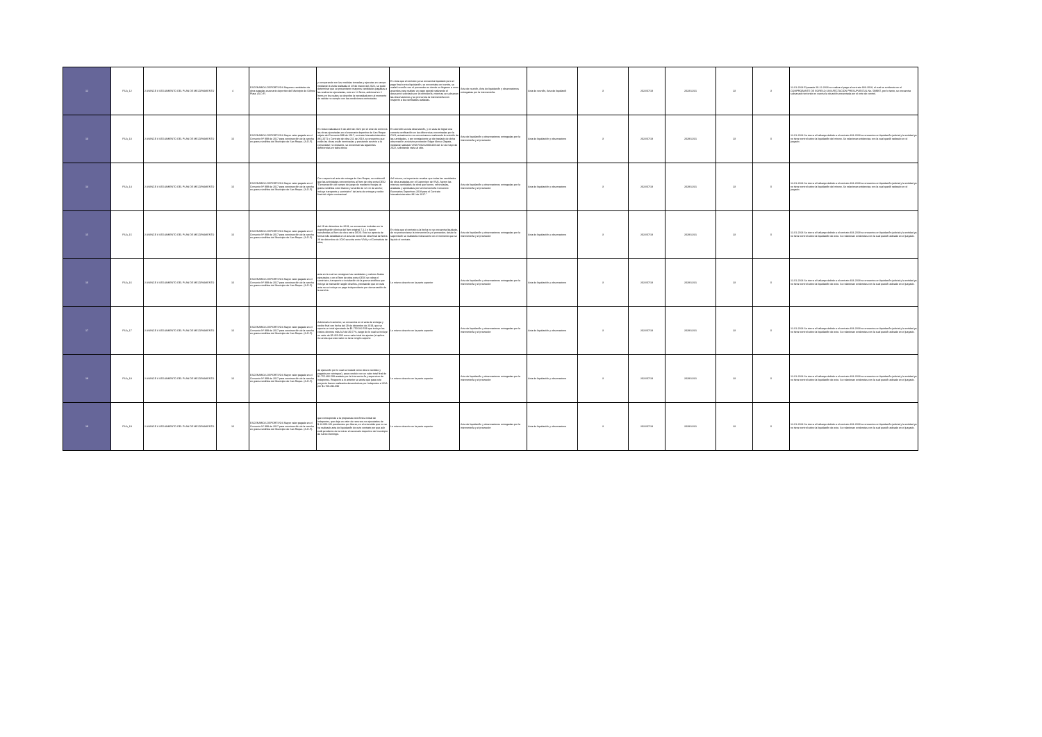| 12 | FILA_12 | 2 AVANCE ó SEGUIMIENTO DEL PLAN DE MEJORAMIENTO | 4 | ESCENARIOS DEPORTIVOS Mayores cantidades de obra pagadas escenario deportivo del Municipio de Gómez Plata. (A-D-F) | y comparando con las medidas tomadas y ejecutas en campo mediante la visita realizada el 28 de marzo del 2022, se pudo determinar que se presentaron mayores cantidades pagadas a las realmente ejecutadas, esto en 14 ítems, adicional en 2 ítems en los cuales se describe la necesidad pero al momento de validar no cumple con las condiciones contratadas | En vista que el contrato ya se encuentra liquidado pero el pago final contra liquidación, se encontraba en tramite, se realizó reunión con el proveedor en donde se llegaron a unos acuerdos para realizar un pago parcial realizando el descuento solicitado por la contraloría, mientras se subsanan las observaciones y se pronuncia la interventoría con respecto a las cantidades avaladas. | Acta de reunión, Acta de liquidación y observaciones entregadas por la interventoría. | Acta de reunión, Acta de liquidació | 3 | 2022/07/19 | 2023/12/31 | 23 | 3 | 12-01-2024 El pasado 29-12-2023 se realiza el pago al contrato 333-2018, el cual se evidencia en el COMPROBANTE DE EGRESO SIN AFECTACION PRESUPUESTAL No. 598997, por lo tanto, se encuentra subsanado teniendo en cuenta la situación presentada por el ente de control. |
| 13 | FILA_13 | 2 AVANCE ó SEGUIMIENTO DEL PLAN DE MEJORAMIENTO | 16 | ESCENARIOS DEPORTIVOS Mayor valor pagado en el Convenio Nº 999 de 2017 para construcción de la cancha en grama sintética del Municipio de San Roque. (A-D-F). | En visita realizada el 6 de abril de 2022 por el ente de control a las obras ejecutadas en el escenario deportivo de San Roque objeto del Convenio 999 de 2017, contrato Interadministrativo 381-2071 y Contrato de obra 211 de 2018, se encuentra que están las obras están terminadas y prestando servicio a la comunidad; no obstante, se encentran las siguientes deficiencias en tales obras: | En atención a esta observación, y en aras de lograr una correcta verificación en las diferencias encontradas por la CGR, actualmente nos encontramos realizando la revisión de las cantidades, y por consiguiente se dio traslado de dicha observación a nuestro proveedor Edgar Alonso Zapata, mediante radicado VIVA R202220001193 del 12 de mayo de 2022, solicitando visita al sitio. | Acta de liquidación y observaciones entregadas por la interventoría y el proveedor | Acta de liquidación y observacione | 3 | 2022/07/19 | 2029/12/31 | 23 | 0 | 12-01-2024 Se cierra el hallazgo debido a el contrato 404-2018 se encuentra en liquidación judicial y la entidad ya no tiene control sobre la liquidación del mismo. Se relacionan evidencias con la cual quedó radicado en el juzgado. |
| 14 | FILA_14 | 2 AVANCE ó SEGUIMIENTO DEL PLAN DE MEJORAMIENTO | 16 | ESCENARIOS DEPORTIVOS Mayor valor pagado en el Convenio Nº 999 de 2017 para construcción de la cancha en grama sintética del Municipio de San Roque. (A-D-F). | Con respecto al acta de entrega de San Roque, se evidenció que las actividades concernientes al ítem de obra extra OE32 "Demarcación del campo de juego de mediante franjas de grama sintética color blanco y amarillo de 12 cm de ancho; incluye transporte y suministro" del acta de entrega y recibo final del objeto contractual | Así mismo, es importante resaltar que todas las cantidades de obra avaladas por el Supervisor de VIVA, fueron las mismas cantidades de obra que fueron, refrendadas, avaladas y aprobadas por la Interventoría Consorcio Escenarios Deportivos 2018 para el Contrato Interadministrativo 381 de 2017." | Acta de liquidación y observaciones entregadas por la interventoría y el proveedor | Acta de liquidación y observacione | 3 | 2022/07/19 | 2029/12/31 | 23 | 0 | 12-01-2024 Se cierra el hallazgo debido a el contrato 404-2018 se encuentra en liquidación judicial y la entidad ya no tiene control sobre la liquidación del mismo. Se relacionan evidencias con la cual quedó radicado en el juzgado. |
| 15 | FILA_15 | 2 AVANCE ó SEGUIMIENTO DEL PLAN DE MEJORAMIENTO | 16 | ESCENARIOS DEPORTIVOS Mayor valor pagado en el Convenio Nº 999 de 2017 para construcción de la cancha en grama sintética del Municipio de San Roque. (A-D-F). | del 29 de diciembre de 2019, se encuentran incluidas en la especificación técnica del ítem original 7.2.1 y fueron transferidas al ítem de obra extra OE20. Esto se aprecia de forma más detallada en el acta de recibo de obra final de fecha 29 de diciembre de 2020 suscrita entre VIVA y el Contratista de obra, | En vista que el contrato a la fecha no se encuentra liquidado, de no pronunciarse la interventoría y el proveedor, desde la supervisión se realizará el descuento en el momento que se liquide el contrato. | Acta de liquidación y observaciones entregadas por la interventoría y el proveedor | Acta de liquidación y observacione | 3 | 2022/07/19 | 2029/12/31 | 23 | 0 | 12-01-2024 Se cierra el hallazgo debido a el contrato 404-2018 se encuentra en liquidación judicial y la entidad ya no tiene control sobre la liquidación de este. Se relacionan evidencias con la cual quedó radicado en el juzgado. |
| 16 | FILA_16 | 2 AVANCE ó SEGUIMIENTO DEL PLAN DE MEJORAMIENTO | 16 | ESCENARIOS DEPORTIVOS Mayor valor pagado en el Convenio Nº 999 de 2017 para construcción de la cancha en grama sintética del Municipio de San Roque. (A-D-F). | acta en la cual se consignan las cantidades y valores finales ejecutados y en el ítem de obra extra OE26 se cobra el suministro, transporte e instalación de la grama sintética que incluye la marcación según diseños, precisando que en esta acta no se incluye un pago independiente por demarcación de la cancha. | Lo mismo descrito en la parte superior | Acta de liquidación y observaciones entregadas por la interventoría y el proveedor | Acta de liquidación y observacione | 3 | 2022/07/19 | 2029/12/31 | 23 | 0 | 12-01-2024 Se cierra el hallazgo debido a el contrato 404-2018 se encuentra en liquidación judicial y la entidad ya no tiene control sobre la liquidación de este. Se relacionan evidencias con la cual quedó radicado en el juzgado. |
| 17 | FILA_17 | 2 AVANCE ó SEGUIMIENTO DEL PLAN DE MEJORAMIENTO | 16 | ESCENARIOS DEPORTIVOS Mayor valor pagado en el Convenio Nº 999 de 2017 para construcción de la cancha en grama sintética del Municipio de San Roque. (A-D-F). | Adicional a lo anterior, se encuentra en el acta de entrega y recibo final con fecha del 29 de diciembre de 2019, que se reporta un total ejecutado de $1.750.042.509 que incluye los costos directos más AU del 30,57%, luego de lo cual se incluye un valor de $5.450.000 como valor total de ajustes (si aplica. Se anota que este valor no tiene ningún soporte | Lo mismo descrito en la parte superior | Acta de liquidación y observaciones entregadas por la interventoría y el proveedor | Acta de liquidación y observacione | 3 | 2022/07/19 | 2029/12/31 | 23 | 0 | 12-01-2024 Se cierra el hallazgo debido a el contrato 404-2018 se encuentra en liquidación judicial y la entidad ya no tiene control sobre la liquidación de este. Se relacionan evidencias con la cual quedó radicado en el juzgado. |
| 18 | FILA_18 | 2 AVANCE ó SEGUIMIENTO DEL PLAN DE MEJORAMIENTO | 16 | ESCENARIOS DEPORTIVOS Mayor valor pagado en el Convenio Nº 999 de 2017 para construcción de la cancha en grama sintética del Municipio de San Roque. (A-D-F). | de ejecución por lo cual se tratará como dinero recibido y pagado por reintegrar), para concluir con un valor total final de $1.755.492.509 avalado por la Interventoría y supervisor de Indeportes. Respecto a lo anterior se anota que para este proyecto fueron realizados desembolsos por Indeportes a VIVA por $1.768.492.690 | Lo mismo descrito en la parte superior | Acta de liquidación y observaciones entregadas por la interventoría y el proveedor | Acta de liquidación y observacione | 3 | 2022/07/19 | 2029/12/31 | 23 | 0 | 12-01-2024 Se cierra el hallazgo debido a el contrato 404-2018 se encuentra en liquidación judicial y la entidad ya no tiene control sobre la liquidación de este. Se relacionan evidencias con la cual quedó radicado en el juzgado. |
| 19 | FILA_19 | 2 AVANCE ó SEGUIMIENTO DEL PLAN DE MEJORAMIENTO | 16 | ESCENARIOS DEPORTIVOS Mayor valor pagado en el Convenio Nº 999 de 2017 para construcción de la cancha en grama sintética del Municipio de San Roque. (A-D-F). | que corresponde a la propuesta económica inicial de Indeportes, que deja un valor de recursos no ejecutados de $-13.000.181 pendientes por liberar, en el entendido que no se ha realizado acta de liquidación de este contrato por que aún está pendiente de terminar el escenario deportivo del municipio de Santo Domingo. | Lo mismo descrito en la parte superior | Acta de liquidación y observaciones entregadas por la interventoría y el proveedor | Acta de liquidación y observacione | 3 | 2022/07/19 | 2029/12/31 | 23 | 0 | 12-01-2024 Se cierra el hallazgo debido a el contrato 404-2018 se encuentra en liquidación judicial y la entidad ya no tiene control sobre la liquidación de este. Se relacionan evidencias con la cual quedó radicado en el juzgado. |